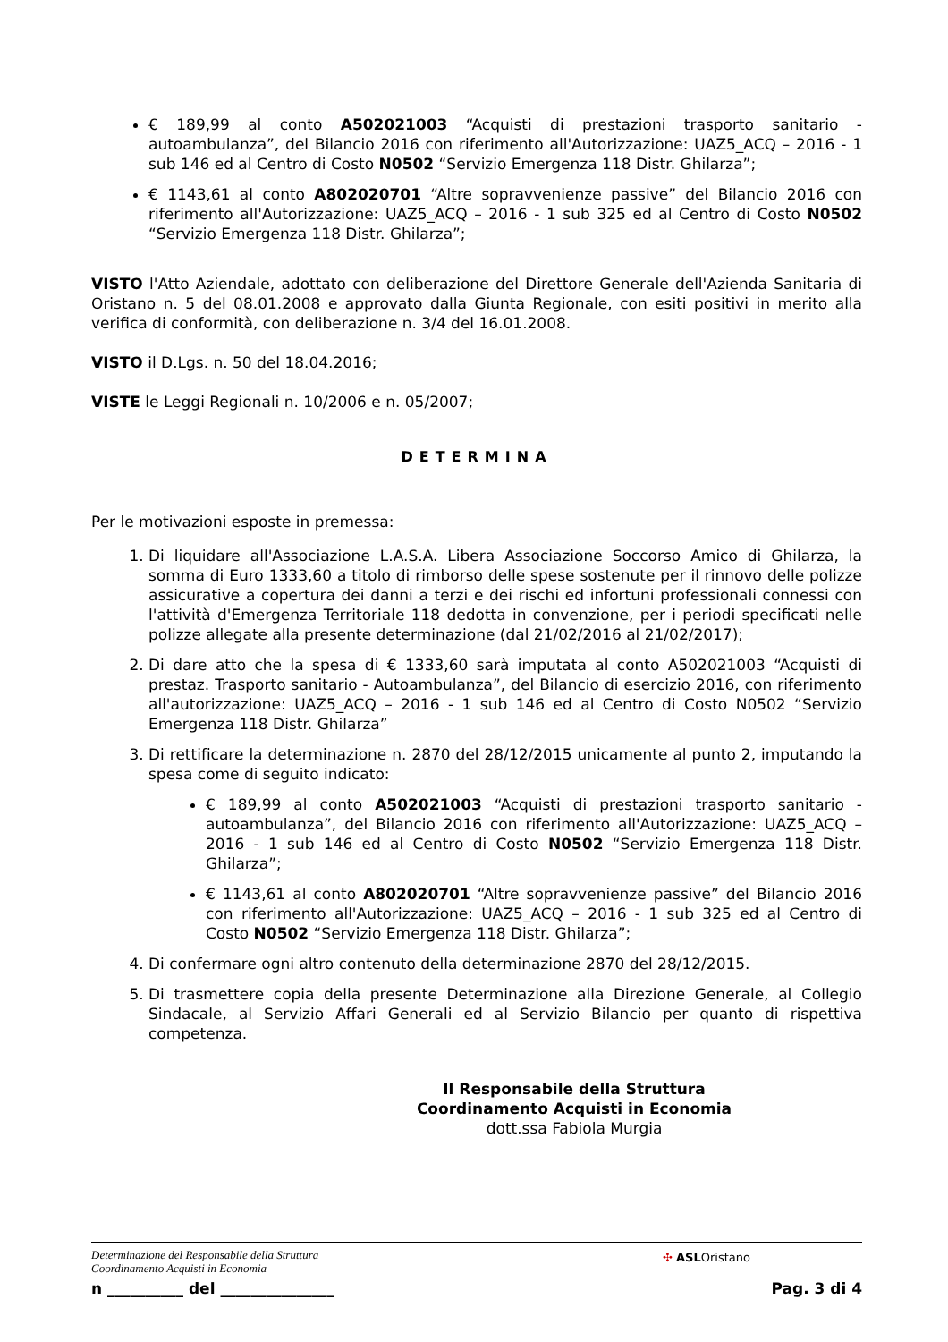€ 189,99 al conto A502021003 “Acquisti di prestazioni trasporto sanitario - autoambulanza”, del Bilancio 2016 con riferimento all'Autorizzazione: UAZ5_ACQ – 2016 - 1 sub 146 ed al Centro di Costo N0502 “Servizio Emergenza 118 Distr. Ghilarza”;
€ 1143,61 al conto A802020701 “Altre sopravvenienze passive” del Bilancio 2016 con riferimento all'Autorizzazione: UAZ5_ACQ – 2016 - 1 sub 325 ed al Centro di Costo N0502 “Servizio Emergenza 118 Distr. Ghilarza”;
VISTO l'Atto Aziendale, adottato con deliberazione del Direttore Generale dell'Azienda Sanitaria di Oristano n. 5 del 08.01.2008 e approvato dalla Giunta Regionale, con esiti positivi in merito alla verifica di conformità, con deliberazione n. 3/4 del 16.01.2008.
VISTO il D.Lgs. n. 50 del 18.04.2016;
VISTE le Leggi Regionali n. 10/2006 e n. 05/2007;
DETERMINA
Per le motivazioni esposte in premessa:
1. Di liquidare all'Associazione L.A.S.A. Libera Associazione Soccorso Amico di Ghilarza, la somma di Euro 1333,60 a titolo di rimborso delle spese sostenute per il rinnovo delle polizze assicurative a copertura dei danni a terzi e dei rischi ed infortuni professionali connessi con l'attività d'Emergenza Territoriale 118 dedotta in convenzione, per i periodi specificati nelle polizze allegate alla presente determinazione (dal 21/02/2016 al 21/02/2017);
2. Di dare atto che la spesa di € 1333,60 sarà imputata al conto A502021003 “Acquisti di prestaz. Trasporto sanitario - Autoambulanza”, del Bilancio di esercizio 2016, con riferimento all'autorizzazione: UAZ5_ACQ – 2016 - 1 sub 146 ed al Centro di Costo N0502 “Servizio Emergenza 118 Distr. Ghilarza”
3. Di rettificare la determinazione n. 2870 del 28/12/2015 unicamente al punto 2, imputando la spesa come di seguito indicato:
€ 189,99 al conto A502021003 “Acquisti di prestazioni trasporto sanitario - autoambulanza”, del Bilancio 2016 con riferimento all'Autorizzazione: UAZ5_ACQ – 2016 - 1 sub 146 ed al Centro di Costo N0502 “Servizio Emergenza 118 Distr. Ghilarza”;
€ 1143,61 al conto A802020701 “Altre sopravvenienze passive” del Bilancio 2016 con riferimento all'Autorizzazione: UAZ5_ACQ – 2016 - 1 sub 325 ed al Centro di Costo N0502 “Servizio Emergenza 118 Distr. Ghilarza”;
4. Di confermare ogni altro contenuto della determinazione 2870 del 28/12/2015.
5. Di trasmettere copia della presente Determinazione alla Direzione Generale, al Collegio Sindacale, al Servizio Affari Generali ed al Servizio Bilancio per quanto di rispettiva competenza.
Il Responsabile della Struttura
Coordinamento Acquisti in Economia
dott.ssa Fabiola Murgia
Determinazione del Responsabile della Struttura
Coordinamento Acquisti in Economia
✣ ASLOristano
n __________ del _______________ Pag. 3 di 4